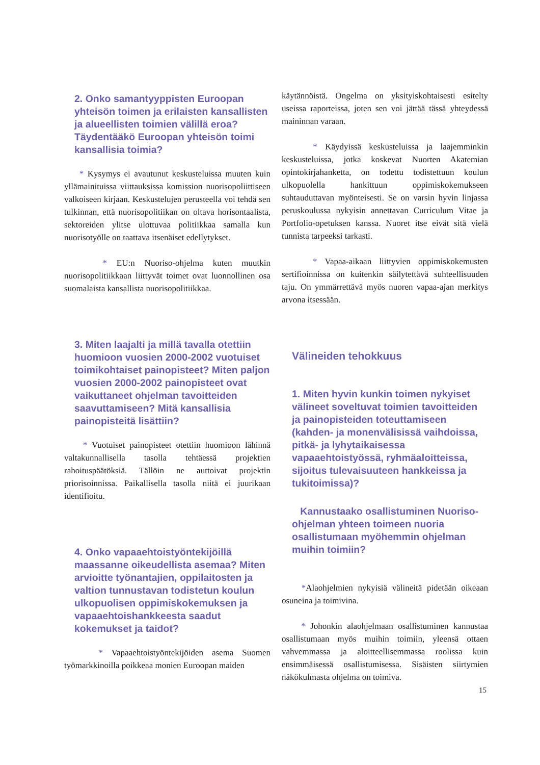2. Onko samantyyppisten Euroopan yhteisön toimen ja erilaisten kansallisten ja alueellisten toimien välillä eroa? Täydentääkö Euroopan yhteisön toimi kansallisia toimia?
* Kysymys ei avautunut keskusteluissa muuten kuin yllämainituissa viittauksissa komission nuorisopoliittiseen valkoiseen kirjaan. Keskustelujen perusteella voi tehdä sen tulkinnan, että nuorisopolitiikan on oltava horisontaalista, sektoreiden ylitse ulottuvaa politiikkaa samalla kun nuorisotyölle on taattava itsenäiset edellytykset.
* EU:n Nuoriso-ohjelma kuten muutkin nuorisopolitiikkaan liittyvät toimet ovat luonnollinen osa suomalaista kansallista nuorisopolitiikkaa.
3. Miten laajalti ja millä tavalla otettiin huomioon vuosien 2000-2002 vuotuiset toimikohtaiset painopisteet? Miten paljon vuosien 2000-2002 painopisteet ovat vaikuttaneet ohjelman tavoitteiden saavuttamiseen? Mitä kansallisia painopisteitä lisättiin?
* Vuotuiset painopisteet otettiin huomioon lähinnä valtakunnallisella tasolla tehtäessä projektien rahoituspäätöksiä. Tällöin ne auttoivat projektin priorisoinnissa. Paikallisella tasolla niitä ei juurikaan identifioitu.
4. Onko vapaaehtoistyöntekijöillä maassanne oikeudellista asemaa? Miten arvioitte työnantajien, oppilaitosten ja valtion tunnustavan todistetun koulun ulkopuolisen oppimiskokemuksen ja vapaaehtoishankkeesta saadut kokemukset ja taidot?
* Vapaaehtoistyöntekijöiden asema Suomen työmarkkinoilla poikkeaa monien Euroopan maiden
käytännöistä. Ongelma on yksityiskohtaisesti esitelty useissa raporteissa, joten sen voi jättää tässä yhteydessä maininnan varaan.
* Käydyissä keskusteluissa ja laajemminkin keskusteluissa, jotka koskevat Nuorten Akatemian opintokirjahanketta, on todettu todistettuun koulun ulkopuolella hankittuun oppimiskokemukseen suhtauduttavan myönteisesti. Se on varsin hyvin linjassa peruskoulussa nykyisin annettavan Curriculum Vitae ja Portfolio-opetuksen kanssa. Nuoret itse eivät sitä vielä tunnista tarpeeksi tarkasti.
* Vapaa-aikaan liittyvien oppimiskokemusten sertifioinnissa on kuitenkin säilytettävä suhteellisuuden taju. On ymmärrettävä myös nuoren vapaa-ajan merkitys arvona itsessään.
Välineiden tehokkuus
1. Miten hyvin kunkin toimen nykyiset välineet soveltuvat toimien tavoitteiden ja painopisteiden toteuttamiseen (kahden- ja monenvälisissä vaihdoissa, pitkä- ja lyhytaikaisessa vapaaehtoistyössä, ryhmäaloitteissa, sijoitus tulevaisuuteen hankkeissa ja tukitoimissa)?
Kannustaako osallistuminen Nuoriso-ohjelman yhteen toimeen nuoria osallistumaan myöhemmin ohjelman muihin toimiin?
*Alaohjelmien nykyisiä välineitä pidetään oikeaan osuneina ja toimivina.
* Johonkin alaohjelmaan osallistuminen kannustaa osallistumaan myös muihin toimiin, yleensä ottaen vahvemmassa ja aloitteellisemmassa roolissa kuin ensimmäisessä osallistumisessa. Sisäisten siirtymien näkökulmasta ohjelma on toimiva.
15